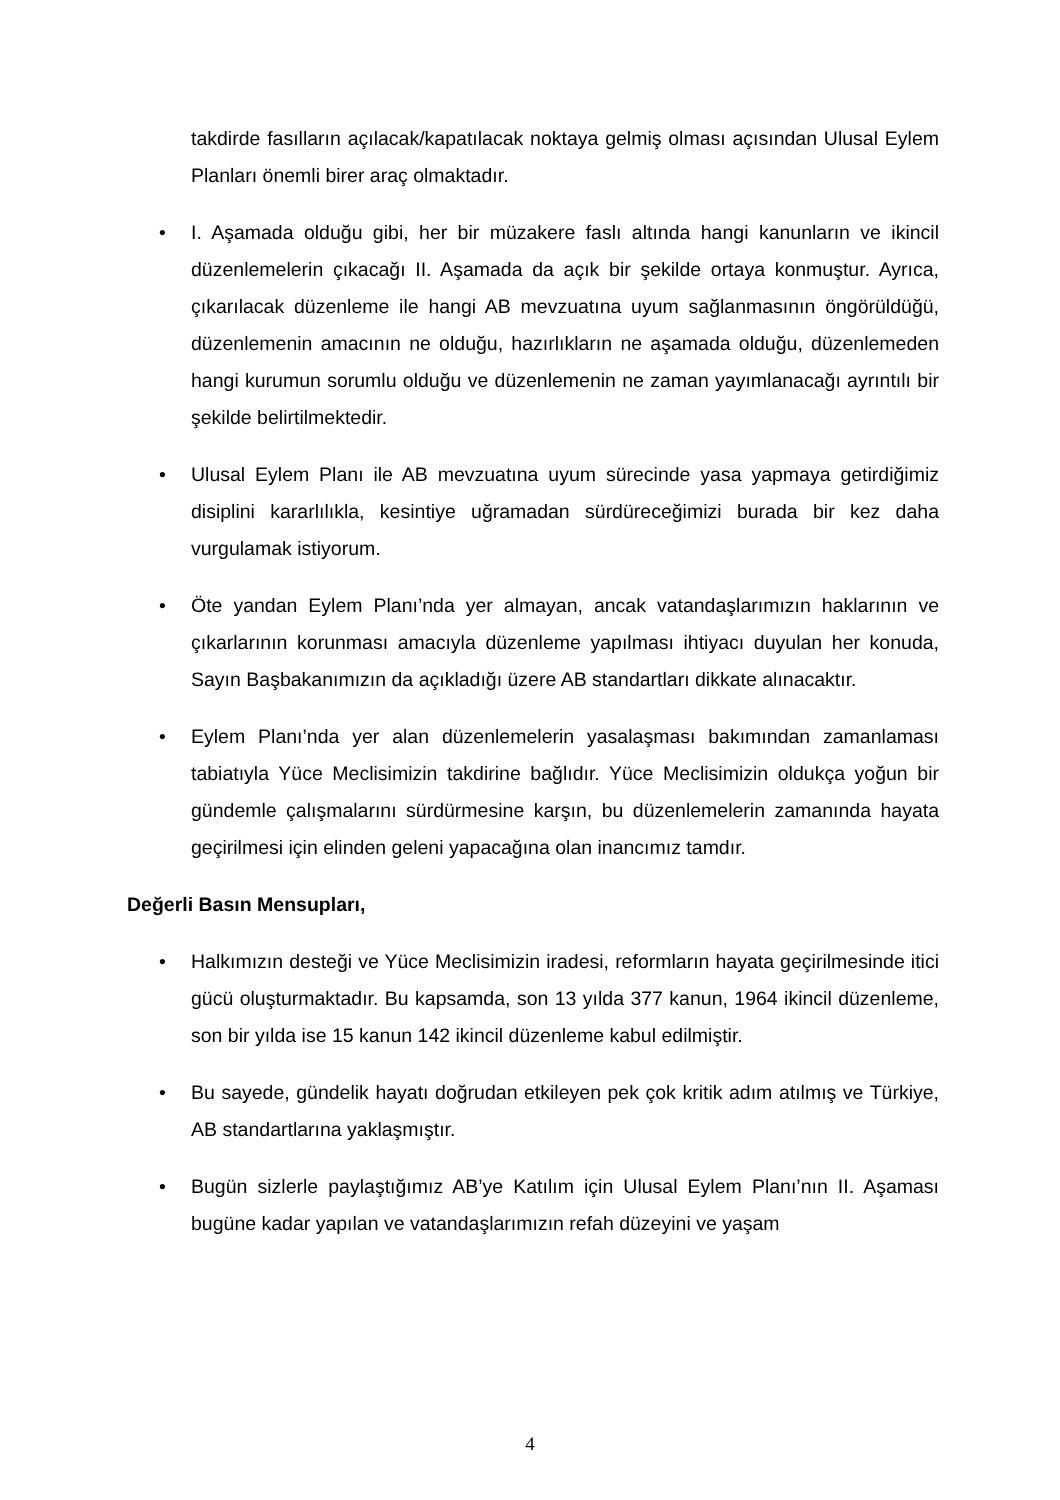takdirde fasılların açılacak/kapatılacak noktaya gelmiş olması açısından Ulusal Eylem Planları önemli birer araç olmaktadır.
• I. Aşamada olduğu gibi, her bir müzakere faslı altında hangi kanunların ve ikincil düzenlemelerin çıkacağı II. Aşamada da açık bir şekilde ortaya konmuştur. Ayrıca, çıkarılacak düzenleme ile hangi AB mevzuatına uyum sağlanmasının öngörüldüğü, düzenlemenin amacının ne olduğu, hazırlıkların ne aşamada olduğu, düzenlemeden hangi kurumun sorumlu olduğu ve düzenlemenin ne zaman yayımlanacağı ayrıntılı bir şekilde belirtilmektedir.
• Ulusal Eylem Planı ile AB mevzuatına uyum sürecinde yasa yapmaya getirdiğimiz disiplini kararlılıkla, kesintiye uğramadan sürdüreceğimizi burada bir kez daha vurgulamak istiyorum.
• Öte yandan Eylem Planı’nda yer almayan, ancak vatandaşlarımızın haklarının ve çıkarlarının korunması amacıyla düzenleme yapılması ihtiyacı duyulan her konuda, Sayın Başbakanımızın da açıkladığı üzere AB standartları dikkate alınacaktır.
• Eylem Planı’nda yer alan düzenlemelerin yasalaşması bakımından zamanlaması tabiatıyla Yüce Meclisimizin takdirine bağlıdır. Yüce Meclisimizin oldukça yoğun bir gündemle çalışmalarını sürdürmesine karşın, bu düzenlemelerin zamanında hayata geçirilmesi için elinden geleni yapacağına olan inancımız tamdır.
Değerli Basın Mensupları,
• Halkımızın desteği ve Yüce Meclisimizin iradesi, reformların hayata geçirilmesinde itici gücü oluşturmaktadır. Bu kapsamda, son 13 yılda 377 kanun, 1964 ikincil düzenleme, son bir yılda ise 15 kanun 142 ikincil düzenleme kabul edilmiştir.
• Bu sayede, gündelik hayatı doğrudan etkileyen pek çok kritik adım atılmış ve Türkiye, AB standartlarına yaklaşmıştır.
• Bugün sizlerle paylaştığımız AB’ye Katılım için Ulusal Eylem Planı’nın II. Aşaması bugüne kadar yapılan ve vatandaşlarımızın refah düzeyini ve yaşam
4